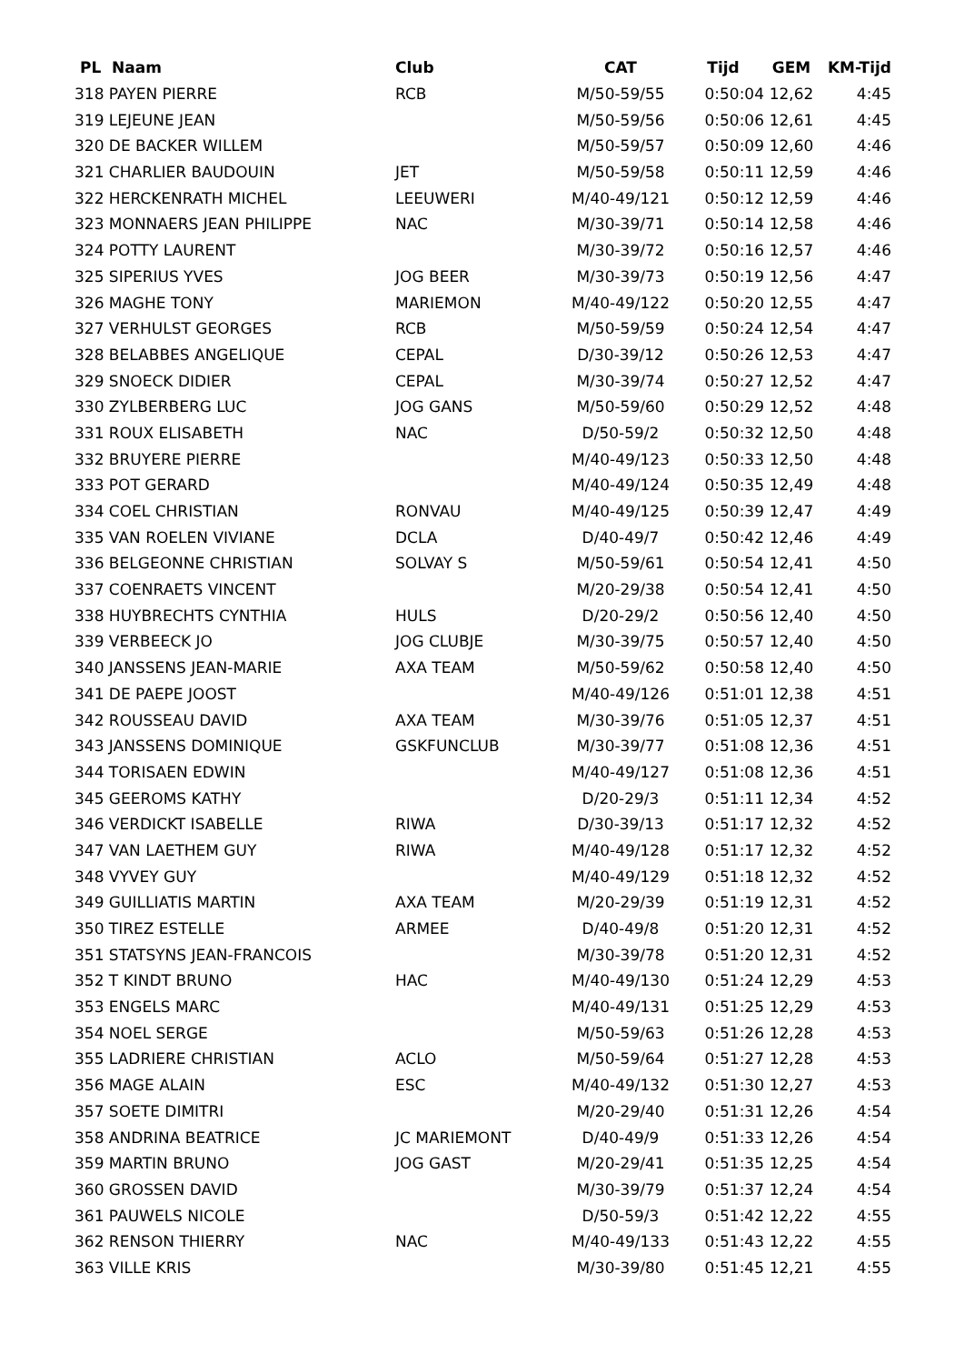| PL Naam | Club | CAT | Tijd | GEM | KM-Tijd |
| --- | --- | --- | --- | --- | --- |
| 318 PAYEN PIERRE | RCB | M/50-59/55 | 0:50:04 | 12,62 | 4:45 |
| 319 LEJEUNE JEAN | | M/50-59/56 | 0:50:06 | 12,61 | 4:45 |
| 320 DE BACKER WILLEM | | M/50-59/57 | 0:50:09 | 12,60 | 4:46 |
| 321 CHARLIER BAUDOUIN | JET | M/50-59/58 | 0:50:11 | 12,59 | 4:46 |
| 322 HERCKENRATH MICHEL | LEEUWERI | M/40-49/121 | 0:50:12 | 12,59 | 4:46 |
| 323 MONNAERS JEAN PHILIPPE | NAC | M/30-39/71 | 0:50:14 | 12,58 | 4:46 |
| 324 POTTY LAURENT | | M/30-39/72 | 0:50:16 | 12,57 | 4:46 |
| 325 SIPERIUS YVES | JOG BEER | M/30-39/73 | 0:50:19 | 12,56 | 4:47 |
| 326 MAGHE TONY | MARIEMON | M/40-49/122 | 0:50:20 | 12,55 | 4:47 |
| 327 VERHULST GEORGES | RCB | M/50-59/59 | 0:50:24 | 12,54 | 4:47 |
| 328 BELABBES ANGELIQUE | CEPAL | D/30-39/12 | 0:50:26 | 12,53 | 4:47 |
| 329 SNOECK DIDIER | CEPAL | M/30-39/74 | 0:50:27 | 12,52 | 4:47 |
| 330 ZYLBERBERG LUC | JOG GANS | M/50-59/60 | 0:50:29 | 12,52 | 4:48 |
| 331 ROUX ELISABETH | NAC | D/50-59/2 | 0:50:32 | 12,50 | 4:48 |
| 332 BRUYERE PIERRE | | M/40-49/123 | 0:50:33 | 12,50 | 4:48 |
| 333 POT GERARD | | M/40-49/124 | 0:50:35 | 12,49 | 4:48 |
| 334 COEL CHRISTIAN | RONVAU | M/40-49/125 | 0:50:39 | 12,47 | 4:49 |
| 335 VAN ROELEN VIVIANE | DCLA | D/40-49/7 | 0:50:42 | 12,46 | 4:49 |
| 336 BELGEONNE CHRISTIAN | SOLVAY S | M/50-59/61 | 0:50:54 | 12,41 | 4:50 |
| 337 COENRAETS VINCENT | | M/20-29/38 | 0:50:54 | 12,41 | 4:50 |
| 338 HUYBRECHTS CYNTHIA | HULS | D/20-29/2 | 0:50:56 | 12,40 | 4:50 |
| 339 VERBEECK JO | JOG CLUBJE | M/30-39/75 | 0:50:57 | 12,40 | 4:50 |
| 340 JANSSENS JEAN-MARIE | AXA TEAM | M/50-59/62 | 0:50:58 | 12,40 | 4:50 |
| 341 DE PAEPE JOOST | | M/40-49/126 | 0:51:01 | 12,38 | 4:51 |
| 342 ROUSSEAU DAVID | AXA TEAM | M/30-39/76 | 0:51:05 | 12,37 | 4:51 |
| 343 JANSSENS DOMINIQUE | GSKFUNCLUB | M/30-39/77 | 0:51:08 | 12,36 | 4:51 |
| 344 TORISAEN EDWIN | | M/40-49/127 | 0:51:08 | 12,36 | 4:51 |
| 345 GEEROMS KATHY | | D/20-29/3 | 0:51:11 | 12,34 | 4:52 |
| 346 VERDICKT ISABELLE | RIWA | D/30-39/13 | 0:51:17 | 12,32 | 4:52 |
| 347 VAN LAETHEM GUY | RIWA | M/40-49/128 | 0:51:17 | 12,32 | 4:52 |
| 348 VYVEY GUY | | M/40-49/129 | 0:51:18 | 12,32 | 4:52 |
| 349 GUILLIATIS MARTIN | AXA TEAM | M/20-29/39 | 0:51:19 | 12,31 | 4:52 |
| 350 TIREZ ESTELLE | ARMEE | D/40-49/8 | 0:51:20 | 12,31 | 4:52 |
| 351 STATSYNS JEAN-FRANCOIS | | M/30-39/78 | 0:51:20 | 12,31 | 4:52 |
| 352 T KINDT BRUNO | HAC | M/40-49/130 | 0:51:24 | 12,29 | 4:53 |
| 353 ENGELS MARC | | M/40-49/131 | 0:51:25 | 12,29 | 4:53 |
| 354 NOEL SERGE | | M/50-59/63 | 0:51:26 | 12,28 | 4:53 |
| 355 LADRIERE CHRISTIAN | ACLO | M/50-59/64 | 0:51:27 | 12,28 | 4:53 |
| 356 MAGE ALAIN | ESC | M/40-49/132 | 0:51:30 | 12,27 | 4:53 |
| 357 SOETE DIMITRI | | M/20-29/40 | 0:51:31 | 12,26 | 4:54 |
| 358 ANDRINA BEATRICE | JC MARIEMONT | D/40-49/9 | 0:51:33 | 12,26 | 4:54 |
| 359 MARTIN BRUNO | JOG GAST | M/20-29/41 | 0:51:35 | 12,25 | 4:54 |
| 360 GROSSEN DAVID | | M/30-39/79 | 0:51:37 | 12,24 | 4:54 |
| 361 PAUWELS NICOLE | | D/50-59/3 | 0:51:42 | 12,22 | 4:55 |
| 362 RENSON THIERRY | NAC | M/40-49/133 | 0:51:43 | 12,22 | 4:55 |
| 363 VILLE KRIS | | M/30-39/80 | 0:51:45 | 12,21 | 4:55 |